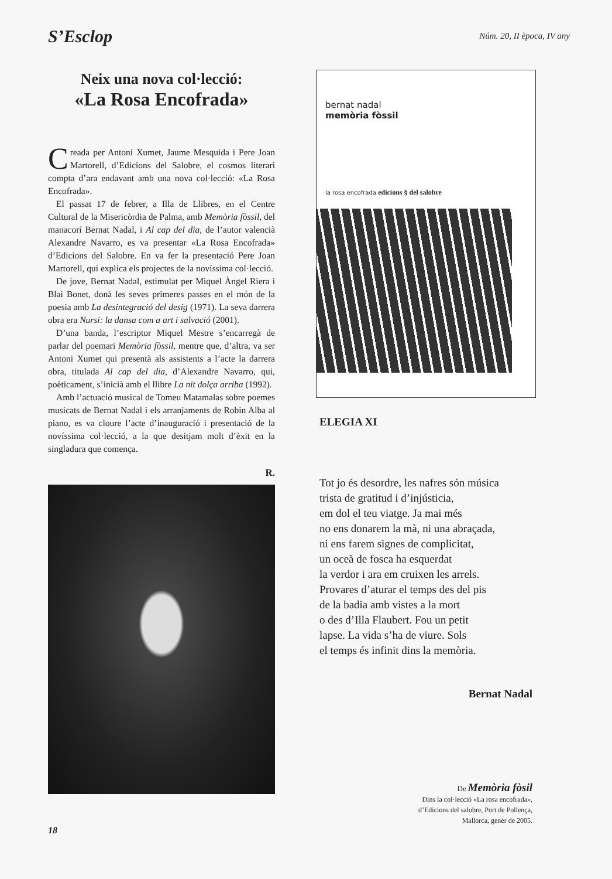S’Esclop
Núm. 20, II època, IV any
Neix una nova col·lecció:
«La Rosa Encofrada»
Creada per Antoni Xumet, Jaume Mesquida i Pere Joan Martorell, d’Edicions del Salobre, el cosmos literari compta d’ara endavant amb una nova col·lecció: «La Rosa Encofrada».
El passat 17 de febrer, a Illa de Llibres, en el Centre Cultural de la Misericòrdia de Palma, amb Memòria fòssil, del manacorí Bernat Nadal, i Al cap del dia, de l’autor valencià Alexandre Navarro, es va presentar «La Rosa Encofrada» d’Edicions del Salobre. En va fer la presentació Pere Joan Martorell, qui explica els projectes de la novíssima col·lecció.
De jove, Bernat Nadal, estimulat per Miquel Àngel Riera i Blai Bonet, donà les seves primeres passes en el món de la poesia amb La desintegració del desig (1971). La seva darrera obra era Nursi: la dansa com a art i salvació (2001).
D’una banda, l’escriptor Miquel Mestre s’encarregà de parlar del poemari Memòria fòssil, mentre que, d’altra, va ser Antoni Xumet qui presentà als assistents a l’acte la darrera obra, titulada Al cap del dia, d’Alexandre Navarro, qui, poèticament, s’inicià amb el llibre La nit dolça arriba (1992).
Amb l’actuació musical de Tomeu Matamalas sobre poemes musicats de Bernat Nadal i els arranjaments de Robin Alba al piano, es va cloure l’acte d’inauguració i presentació de la novíssima col·lecció, a la que desitjam molt d’èxit en la singladura que comença.
R.
bernat nadal
memòria fòssil
la rosa encofrada edicions § del salobre
ELEGIA XI
Tot jo és desordre, les nafres són música
trista de gratitud i d’injústicia,
em dol el teu viatge. Ja mai més
no ens donarem la mà, ni una abraçada,
ni ens farem signes de complicitat,
un oceà de fosca ha esquerdat
la verdor i ara em cruixen les arrels.
Provares d’aturar el temps des del pis
de la badia amb vistes a la mort
o des d’Illa Flaubert. Fou un petit
lapse. La vida s’ha de viure. Sols
el temps és infinit dins la memòria.
Bernat Nadal
De Memòria fòsil
Dins la col·lecció «La rosa encofrada»,
d’Edicions del salobre, Port de Pollença,
Mallorca, gener de 2005.
18